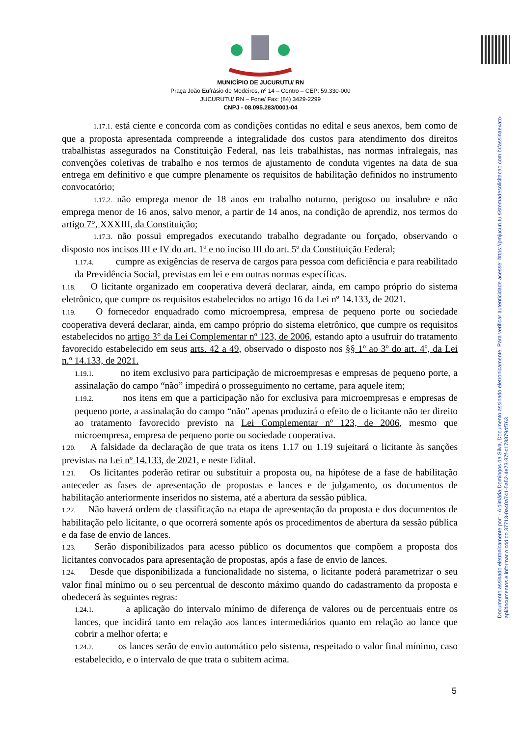Documento assinado eletronicamente por: - Aldimária Domingos da Silva, Documento assinado eletronicamente. Para verificar autenticidade acesse: https://pmjucurutu.sistemadesolicitacao.com.br/assinaexato-api/documentos e informar o código 37713-0a40a741-5a52-4e73-87f-c178379df763
MUNICÍPIO DE JUCURUTU/ RN
Praça João Eufrásio de Medeiros, nº 14 – Centro – CEP: 59.330-000
JUCURUTU/ RN – Fone/ Fax: (84) 3429-2299
CNPJ - 08.095.283/0001-04
1.17.1. está ciente e concorda com as condições contidas no edital e seus anexos, bem como de que a proposta apresentada compreende a integralidade dos custos para atendimento dos direitos trabalhistas assegurados na Constituição Federal, nas leis trabalhistas, nas normas infralegais, nas convenções coletivas de trabalho e nos termos de ajustamento de conduta vigentes na data de sua entrega em definitivo e que cumpre plenamente os requisitos de habilitação definidos no instrumento convocatório;
1.17.2. não emprega menor de 18 anos em trabalho noturno, perigoso ou insalubre e não emprega menor de 16 anos, salvo menor, a partir de 14 anos, na condição de aprendiz, nos termos do artigo 7°, XXXIII, da Constituição;
1.17.3. não possui empregados executando trabalho degradante ou forçado, observando o disposto nos incisos III e IV do art. 1º e no inciso III do art. 5º da Constituição Federal;
1.17.4. cumpre as exigências de reserva de cargos para pessoa com deficiência e para reabilitado da Previdência Social, previstas em lei e em outras normas específicas.
1.18. O licitante organizado em cooperativa deverá declarar, ainda, em campo próprio do sistema eletrônico, que cumpre os requisitos estabelecidos no artigo 16 da Lei nº 14.133, de 2021.
1.19. O fornecedor enquadrado como microempresa, empresa de pequeno porte ou sociedade cooperativa deverá declarar, ainda, em campo próprio do sistema eletrônico, que cumpre os requisitos estabelecidos no artigo 3° da Lei Complementar nº 123, de 2006, estando apto a usufruir do tratamento favorecido estabelecido em seus arts. 42 a 49, observado o disposto nos §§ 1º ao 3º do art. 4º, da Lei n.º 14.133, de 2021.
1.19.1. no item exclusivo para participação de microempresas e empresas de pequeno porte, a assinalação do campo “não” impedirá o prosseguimento no certame, para aquele item;
1.19.2. nos itens em que a participação não for exclusiva para microempresas e empresas de pequeno porte, a assinalação do campo “não” apenas produzirá o efeito de o licitante não ter direito ao tratamento favorecido previsto na Lei Complementar nº 123, de 2006, mesmo que microempresa, empresa de pequeno porte ou sociedade cooperativa.
1.20. A falsidade da declaração de que trata os itens 1.17 ou 1.19 sujeitará o licitante às sanções previstas na Lei nº 14.133, de 2021, e neste Edital.
1.21. Os licitantes poderão retirar ou substituir a proposta ou, na hipótese de a fase de habilitação anteceder as fases de apresentação de propostas e lances e de julgamento, os documentos de habilitação anteriormente inseridos no sistema, até a abertura da sessão pública.
1.22. Não haverá ordem de classificação na etapa de apresentação da proposta e dos documentos de habilitação pelo licitante, o que ocorrerá somente após os procedimentos de abertura da sessão pública e da fase de envio de lances.
1.23. Serão disponibilizados para acesso público os documentos que compõem a proposta dos licitantes convocados para apresentação de propostas, após a fase de envio de lances.
1.24. Desde que disponibilizada a funcionalidade no sistema, o licitante poderá parametrizar o seu valor final mínimo ou o seu percentual de desconto máximo quando do cadastramento da proposta e obedecerá às seguintes regras:
1.24.1. a aplicação do intervalo mínimo de diferença de valores ou de percentuais entre os lances, que incidirá tanto em relação aos lances intermediários quanto em relação ao lance que cobrir a melhor oferta; e
1.24.2. os lances serão de envio automático pelo sistema, respeitado o valor final mínimo, caso estabelecido, e o intervalo de que trata o subitem acima.
5